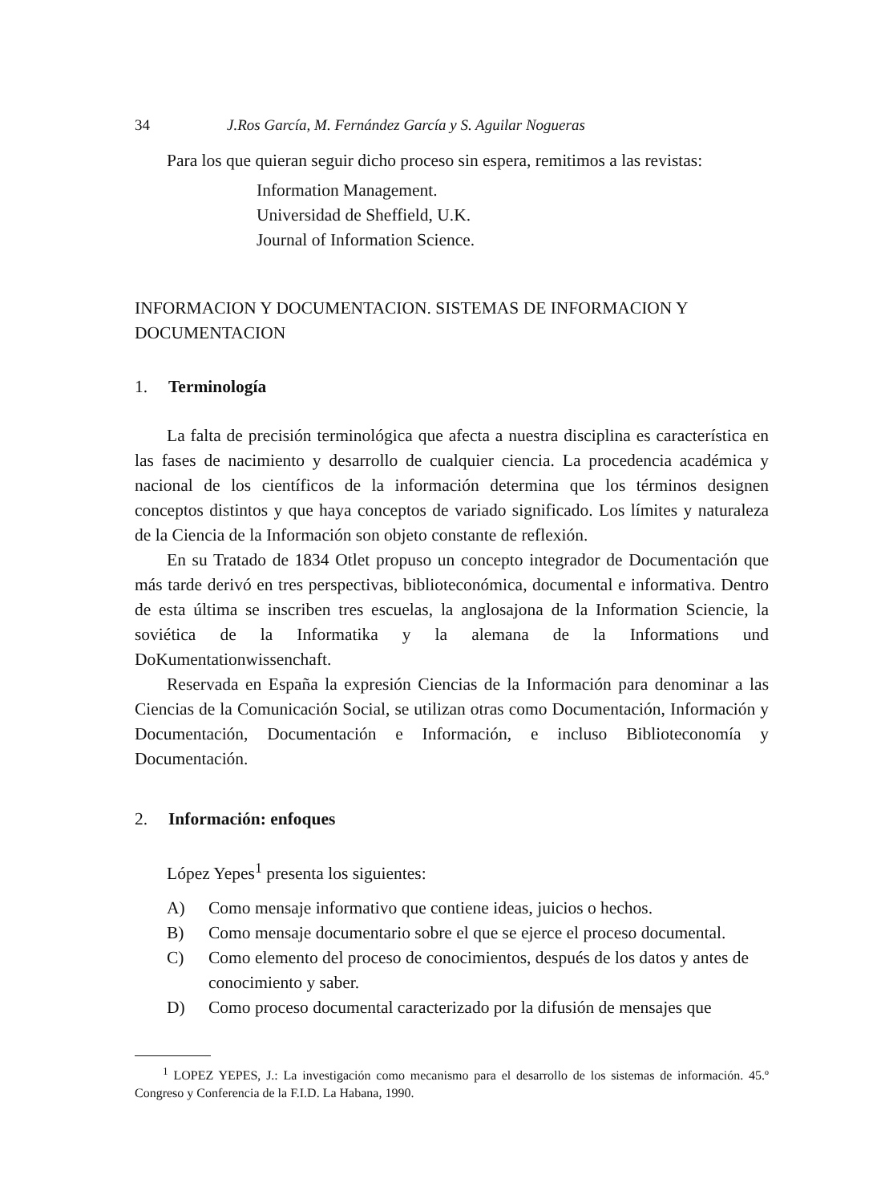34 J.Ros García, M. Fernández García y S. Aguilar Nogueras
Para los que quieran seguir dicho proceso sin espera, remitimos a las revistas:
Information Management.
Universidad de Sheffield, U.K.
Journal of Information Science.
INFORMACION Y DOCUMENTACION. SISTEMAS DE INFORMACION Y DOCUMENTACION
1. Terminología
La falta de precisión terminológica que afecta a nuestra disciplina es característica en las fases de nacimiento y desarrollo de cualquier ciencia. La procedencia académica y nacional de los científicos de la información determina que los términos designen conceptos distintos y que haya conceptos de variado significado. Los límites y naturaleza de la Ciencia de la Información son objeto constante de reflexión.
En su Tratado de 1834 Otlet propuso un concepto integrador de Documentación que más tarde derivó en tres perspectivas, biblioteconómica, documental e informativa. Dentro de esta última se inscriben tres escuelas, la anglosajona de la Information Sciencie, la soviética de la Informatika y la alemana de la Informations und DoKumentationwissenchaft.
Reservada en España la expresión Ciencias de la Información para denominar a las Ciencias de la Comunicación Social, se utilizan otras como Documentación, Información y Documentación, Documentación e Información, e incluso Biblioteconomía y Documentación.
2. Información: enfoques
López Yepes<sup>1</sup> presenta los siguientes:
A) Como mensaje informativo que contiene ideas, juicios o hechos.
B) Como mensaje documentario sobre el que se ejerce el proceso documental.
C) Como elemento del proceso de conocimientos, después de los datos y antes de conocimiento y saber.
D) Como proceso documental caracterizado por la difusión de mensajes que
<sup>1</sup> LOPEZ YEPES, J.: La investigación como mecanismo para el desarrollo de los sistemas de información. 45.º Congreso y Conferencia de la F.I.D. La Habana, 1990.